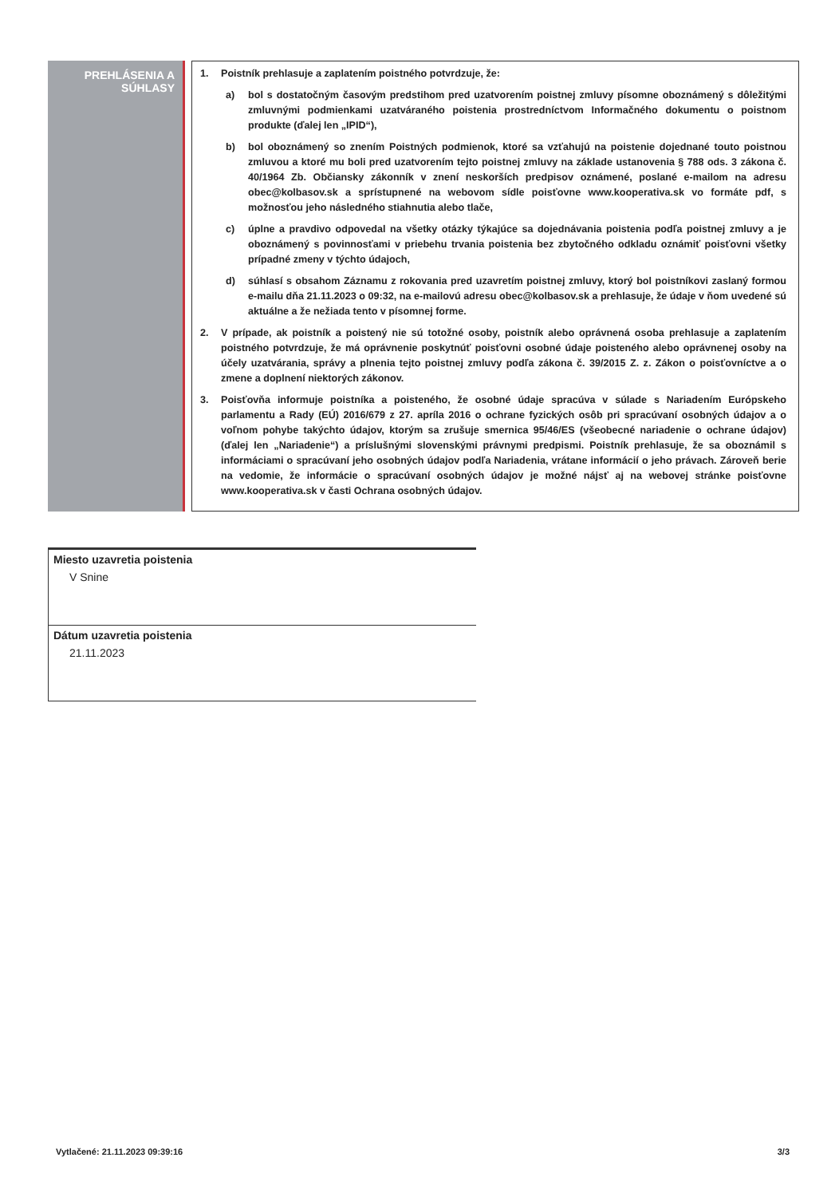PREHLÁSENIA A
SÚHLASY
1. Poistník prehlasuje a zaplatením poistného potvrdzuje, že:
a) bol s dostatočným časovým predstihom pred uzatvorením poistnej zmluvy písomne oboznámený s dôležitými zmluvnými podmienkami uzatváraného poistenia prostredníctvom Informačného dokumentu o poistnom produkte (ďalej len „IPID“),
b) bol oboznámený so znením Poistných podmienok, ktoré sa vzťahujú na poistenie dojednané touto poistnou zmluvou a ktoré mu boli pred uzatvorením tejto poistnej zmluvy na základe ustanovenia § 788 ods. 3 zákona č. 40/1964 Zb. Občiansky zákonník v znení neskorších predpisov oznámené, poslané e-mailom na adresu obec@kolbasov.sk a sprístupnené na webovom sídle poisťovne www.kooperativa.sk vo formáte pdf, s možnosťou jeho následného stiahnutia alebo tlače,
c) úplne a pravdivo odpovedal na všetky otázky týkajúce sa dojednávania poistenia podľa poistnej zmluvy a je oboznámený s povinnosťami v priebehu trvania poistenia bez zbytočného odkladu oznámiť poisťovni všetky prípadné zmeny v týchto údajoch,
d) súhlasí s obsahom Záznamu z rokovania pred uzavretím poistnej zmluvy, ktorý bol poistníkovi zaslaný formou e-mailu dňa 21.11.2023 o 09:32, na e-mailovú adresu obec@kolbasov.sk a prehlasuje, že údaje v ňom uvedené sú aktuálne a že nežiada tento v písomnej forme.
2. V prípade, ak poistník a poistený nie sú totožné osoby, poistník alebo oprávnená osoba prehlasuje a zaplatením poistného potvrdzuje, že má oprávnenie poskytnúť poisťovni osobné údaje poisteného alebo oprávnenej osoby na účely uzatvárania, správy a plnenia tejto poistnej zmluvy podľa zákona č. 39/2015 Z. z. Zákon o poisťovníctve a o zmene a doplnení niektorých zákonov.
3. Poisťovňa informuje poistníka a poisteného, že osobné údaje spracúva v súlade s Nariadením Európskeho parlamentu a Rady (EÚ) 2016/679 z 27. apríla 2016 o ochrane fyzických osôb pri spracúvaní osobných údajov a o voľnom pohybe takýchto údajov, ktorým sa zrušuje smernica 95/46/ES (všeobecné nariadenie o ochrane údajov) (ďalej len „Nariadenie“) a príslušnými slovenskými právnymi predpismi. Poistník prehlasuje, že sa oboznámil s informáciami o spracúvaní jeho osobných údajov podľa Nariadenia, vrátane informácií o jeho právach. Zároveň berie na vedomie, že informácie o spracúvaní osobných údajov je možné nájsť aj na webovej stránke poisťovne www.kooperativa.sk v časti Ochrana osobných údajov.
Miesto uzavretia poistenia
V Snine
Dátum uzavretia poistenia
21.11.2023
Vytlačené: 21.11.2023 09:39:16 3/3